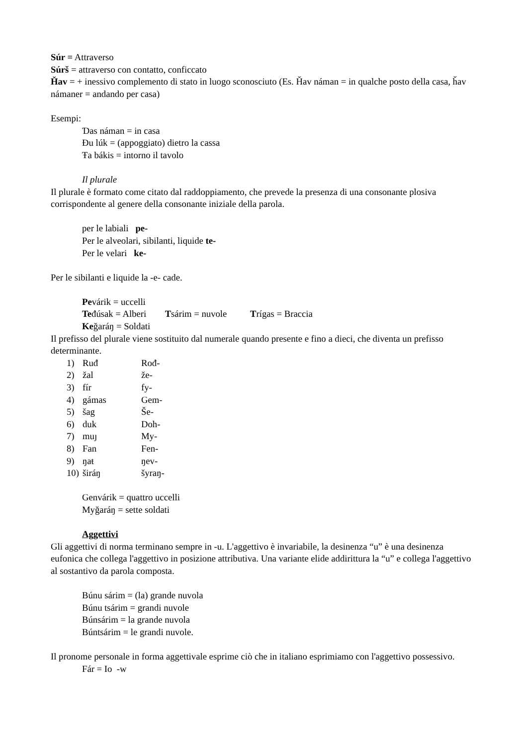Súr = Attraverso
Súrš = attraverso con contatto, conficcato
Ȟav = + inessivo complemento di stato in luogo sconosciuto (Es. Ȟav náman = in qualche posto della casa, ȟav námaner = andando per casa)
Esempi:
Ɗas náman = in casa
Đu lúk = (appoggiato) dietro la cassa
Ŧa bákis = intorno il tavolo
Il plurale
Il plurale è formato come citato dal raddoppiamento, che prevede la presenza di una consonante plosiva corrispondente al genere della consonante iniziale della parola.
per le labiali pe-
Per le alveolari, sibilanti, liquide te-
Per le velari ke-
Per le sibilanti e liquide la -e- cade.
Pevárik = uccelli
Teđúsak = Alberi Tsárim = nuvole Trígas = Braccia
Keğaráŋ = Soldati
Il prefisso del plurale viene sostituito dal numerale quando presente e fino a dieci, che diventa un prefisso determinante.
1) Ruđ Rođ-
2) žal že-
3) fír fy-
4) gámas Gem-
5) šag Še-
6) duk Doh-
7) muȷ My-
8) Fan Fen-
9) ŋaŧ ŋev-
10) širáŋ šyraŋ-
Genvárik = quattro uccelli
Myğaráŋ = sette soldati
Aggettivi
Gli aggettivi di norma terminano sempre in -u. L'aggettivo è invariabile, la desinenza “u” è una desinenza eufonica che collega l'aggettivo in posizione attributiva. Una variante elide addirittura la “u” e collega l'aggettivo al sostantivo da parola composta.
Búnu sárim = (la) grande nuvola
Búnu tsárim = grandi nuvole
Búnsárim = la grande nuvola
Búntsárim = le grandi nuvole.
Il pronome personale in forma aggettivale esprime ciò che in italiano esprimiamo con l'aggettivo possessivo.
Fár = Io -w